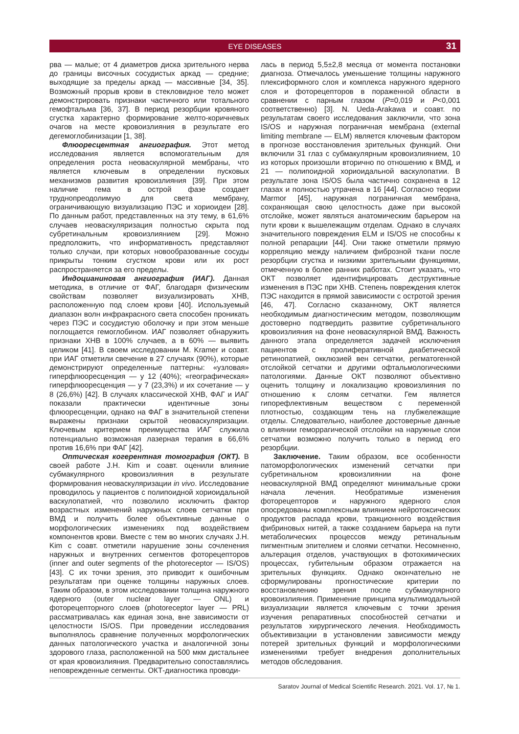EYE DISEASES 31
рва — малые; от 4 диаметров диска зрительного нерва до границы височных сосудистых аркад — средние; выходящие за пределы аркад — массивные [34, 35]. Возможный прорыв крови в стекловидное тело может демонстрировать признаки частичного или тотального гемофтальма [36, 37]. В период резорбции кровяного сгустка характерно формирование желто-коричневых очагов на месте кровоизлияния в результате его дегемоглобинизации [1, 38].
Флюоресцентная ангиография. Этот метод исследования является вспомогательным для определения роста неоваскулярной мембраны, что является ключевым в определении пусковых механизмов развития кровоизлияния [39]. При этом наличие гема в острой фазе создает труднопреодолимую для света мембрану, ограничивающую визуализацию ПЭС и хориоидеи [28]. По данным работ, представленных на эту тему, в 61,6% случаев неоваскуляризация полностью скрыта под субретинальным кровоизлиянием [29]. Можно предположить, что информативность представляют только случаи, при которых новообразованные сосуды прикрыты тонким сгустком крови или их рост распространяется за его пределы.
Индоцианиновая ангиография (ИАГ). Данная методика, в отличие от ФАГ, благодаря физическим свойствам позволяет визуализировать ХНВ, расположенную под слоем крови [40]. Используемый диапазон волн инфракрасного света способен проникать через ПЭС и сосудистую оболочку и при этом меньше поглощается гемоглобином. ИАГ позволяет обнаружить признаки ХНВ в 100% случаев, а в 60% — выявить целиком [41]. В своем исследовании M. Kramer и соавт. при ИАГ отметили свечение в 27 случаях (90%), которые демонстрируют определенные паттерны: «узловая» гиперфлюоресценция — у 12 (40%); «географическая» гиперфлюоресценция — у 7 (23,3%) и их сочетание — у 8 (26,6%) [42]. В случаях классической ХНВ, ФАГ и ИАГ показали практически идентичные зоны флюоресценции, однако на ФАГ в значительной степени выражены признаки скрытой неоваскуляризации. Ключевым критерием преимущества ИАГ служила потенциально возможная лазерная терапия в 66,6% против 16,6% при ФАГ [42].
Оптическая когерентная томография (ОКТ). В своей работе J.H. Kim и соавт. оценили влияние субмакулярного кровоизлияния в результате формирования неоваскуляризации in vivo. Исследование проводилось у пациентов с полипоидной хориоидальной васкулопатией, что позволило исключить фактор возрастных изменений наружных слоев сетчатки при ВМД и получить более объективные данные о морфологических изменениях под воздействием компонентов крови. Вместе с тем во многих случаях J.H. Kim с соавт. отметили нарушение зоны сочленения наружных и внутренних сегментов фоторецепторов (inner and outer segments of the photoreceptor — IS/OS) [43]. С их точки зрения, это приводит к ошибочным результатам при оценке толщины наружных слоев. Таким образом, в этом исследовании толщина наружного ядерного (outer nuclear layer — ONL) и фоторецепторного слоев (photoreceptor layer — PRL) рассматривалась как единая зона, вне зависимости от целостности IS/OS. При проведении исследования выполнялось сравнение полученных морфологических данных патологического участка и аналогичной зоны здорового глаза, расположенной на 500 мкм дистальнее от края кровоизлияния. Предварительно сопоставлялись неповрежденные сегменты. ОКТ-диагностика проводи-
лась в период 5,5±2,8 месяца от момента постановки диагноза. Отмечалось уменьшение толщины наружного плексиформного слоя и комплекса наружного ядерного слоя и фоторецепторов в пораженной области в сравнении с парным глазом (P=0,019 и P<0,001 соответственно) [3]. N. Ueda-Arakawa и соавт. по результатам своего исследования заключили, что зона IS/OS и наружная пограничная мембрана (external limiting membrane — ELM) является ключевым фактором в прогнозе восстановления зрительных функций. Они включили 31 глаз с субмакулярным кровоизлиянием, 10 из которых произошли вторично по отношению к ВМД, и 21 — полипоидной хориоидальной васкулопатии. В результате зона IS/OS была частично сохранена в 12 глазах и полностью утрачена в 16 [44]. Согласно теории Marmor [45], наружная пограничная мембрана, сохраняющая свою целостность даже при высокой отслойке, может являться анатомическим барьером на пути крови к вышележащим отделам. Однако в случаях значительного повреждения ELM и IS/OS не способны к полной репарации [44]. Они также отметили прямую корреляцию между наличием фиброзной ткани после резорбции сгустка и низкими зрительными функциями, отмеченную в более ранних работах. Стоит указать, что ОКТ позволяет идентифицировать деструктивные изменения в ПЭС при ХНВ. Степень повреждения клеток ПЭС находится в прямой зависимости с остротой зрения [46, 47]. Согласно сказанному, ОКТ является необходимым диагностическим методом, позволяющим достоверно подтвердить развитие субретинального кровоизлияния на фоне неоваскулярной ВМД. Важность данного этапа определяется задачей исключения пациентов с пролиферативной диабетической ретинопатией, окклюзией вен сетчатки, регматогенной отслойкой сетчатки и другими офтальмологическими патологиями. Данные ОКТ позволяют объективно оценить толщину и локализацию кровоизлияния по отношению к слоям сетчатки. Гем является гипорефлективным веществом с переменной плотностью, создающим тень на глубжележащие отделы. Следовательно, наиболее достоверные данные о влиянии геморрагической отслойки на наружные слои сетчатки возможно получить только в период его резорбции.
Заключение. Таким образом, все особенности патоморфологических изменений сетчатки при субретинальном кровоизлиянии на фоне неоваскулярной ВМД определяют минимальные сроки начала лечения. Необратимые изменения фоторецепторов и наружного ядерного слоя опосредованы комплексным влиянием нейротоксических продуктов распада крови, тракционного воздействия фибриновых нитей, а также созданием барьера на пути метаболических процессов между ретинальным пигментным эпителием и слоями сетчатки. Несомненно, альтерация отделов, участвующих в фотохимических процессах, губительным образом отражается на зрительных функциях. Однако окончательно не сформулированы прогностические критерии по восстановлению зрения после субмакулярного кровоизлияния. Применение принципа мультимодальной визуализации является ключевым с точки зрения изучения репаративных способностей сетчатки и результатов хирургического лечения. Необходимость объективизации в установлении зависимости между потерей зрительных функций и морфологическими изменениями требует внедрения дополнительных методов обследования.
Saratov Journal of Medical Scientific Research. 2021. Vol. 17, № 1.